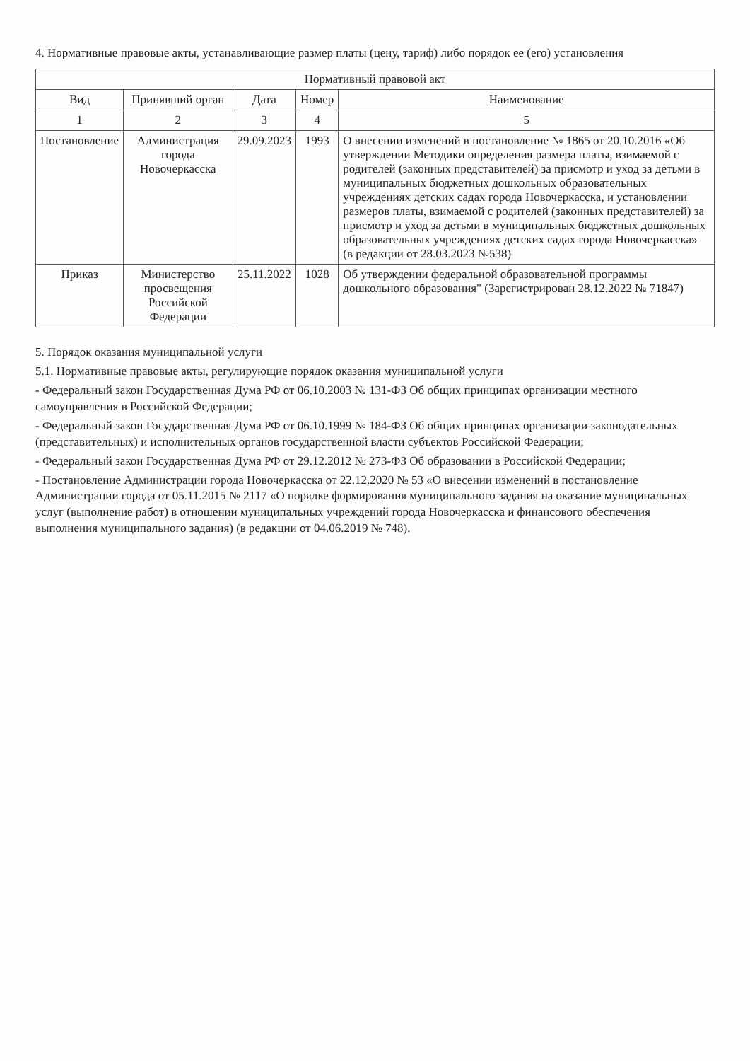4. Нормативные правовые акты, устанавливающие размер платы (цену, тариф) либо порядок ее (его) установления
| Нормативный правовой акт | | | | |
| --- | --- | --- | --- | --- |
| Вид | Принявший орган | Дата | Номер | Наименование |
| 1 | 2 | 3 | 4 | 5 |
| Постановление | Администрация города Новочеркасска | 29.09.2023 | 1993 | О внесении изменений в постановление № 1865 от 20.10.2016 «Об утверждении Методики определения размера платы, взимаемой с родителей (законных представителей) за присмотр и уход за детьми в муниципальных бюджетных дошкольных образовательных учреждениях детских садах города Новочеркасска, и установлении размеров платы, взимаемой с родителей (законных представителей) за присмотр и уход за детьми в муниципальных бюджетных дошкольных образовательных учреждениях детских садах города Новочеркасска» (в редакции от 28.03.2023 №538) |
| Приказ | Министерство просвещения Российской Федерации | 25.11.2022 | 1028 | Об утверждении федеральной образовательной программы дошкольного образования" (Зарегистрирован 28.12.2022 № 71847) |
5. Порядок оказания муниципальной услуги
5.1. Нормативные правовые акты, регулирующие порядок оказания муниципальной услуги
- Федеральный закон Государственная Дума РФ от 06.10.2003 № 131-ФЗ Об общих принципах организации местного самоуправления в Российской Федерации;
- Федеральный закон Государственная Дума РФ от 06.10.1999 № 184-ФЗ Об общих принципах организации законодательных (представительных) и исполнительных органов государственной власти субъектов Российской Федерации;
- Федеральный закон Государственная Дума РФ от 29.12.2012 № 273-ФЗ Об образовании в Российской Федерации;
- Постановление Администрации города Новочеркасска от 22.12.2020 № 53 «О внесении изменений в постановление Администрации города от 05.11.2015 № 2117 «О порядке формирования муниципального задания на оказание муниципальных услуг (выполнение работ) в отношении муниципальных учреждений города Новочеркасска и финансового обеспечения выполнения муниципального задания) (в редакции от 04.06.2019 № 748).